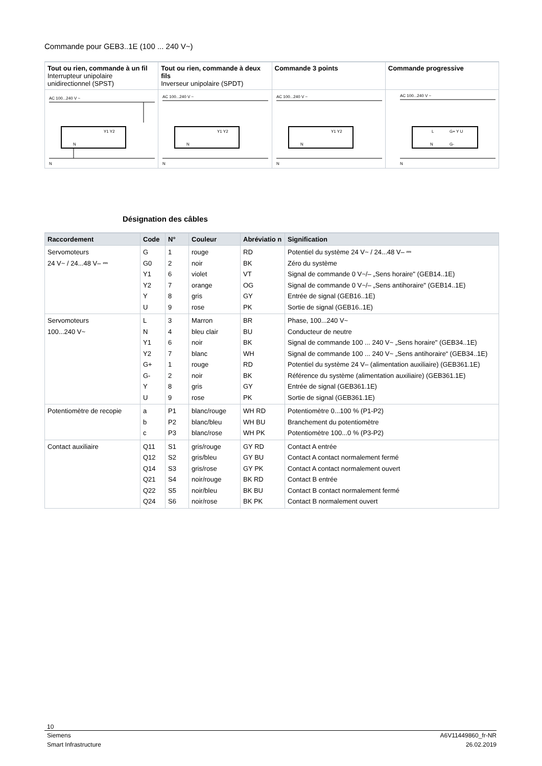Commande pour GEB3..1E (100 ... 240 V~)
| Tout ou rien, commande à un fil Interrupteur unipolaire unidirectionnel (SPST) | Tout ou rien, commande à deux fils Inverseur unipolaire (SPDT) | Commande 3 points | Commande progressive |
| --- | --- | --- | --- |
| AC 100...240 V ~ Y1 Y2 N N | AC 100...240 V ~ Y1 Y2 N N | AC 100...240 V ~ Y1 Y2 N N | AC 100...240 V ~ L G+ Y U N G- N |
Désignation des câbles
| Raccordement | Code | N° | Couleur | Abréviatio n | Signification |
| --- | --- | --- | --- | --- | --- |
| Servomoteurs 24 V~ / 24...48 V– ⎓ | G G0 Y1 Y2 Y U | 1 2 6 7 8 9 | rouge noir violet orange gris rose | RD BK VT OG GY PK | Potentiel du système 24 V~ / 24...48 V– ⎓ Zéro du système Signal de commande 0 V~/– „Sens horaire" (GEB14..1E) Signal de commande 0 V~/– „Sens antihoraire" (GEB14..1E) Entrée de signal (GEB16..1E) Sortie de signal (GEB16..1E) |
| Servomoteurs 100...240 V~ | L N Y1 Y2 G+ G- Y U | 3 4 6 7 1 2 8 9 | Marron bleu clair noir blanc rouge noir gris rose | BR BU BK WH RD BK GY PK | Phase, 100...240 V~ Conducteur de neutre Signal de commande 100 ... 240 V~ „Sens horaire" (GEB34..1E) Signal de commande 100 ... 240 V~ „Sens antihoraire“ (GEB34..1E) Potentiel du système 24 V– (alimentation auxiliaire) (GEB361.1E) Référence du système (alimentation auxiliaire) (GEB361.1E) Entrée de signal (GEB361.1E) Sortie de signal (GEB361.1E) |
| Potentiomètre de recopie | a b c | P1 P2 P3 | blanc/rouge blanc/bleu blanc/rose | WH RD WH BU WH PK | Potentiomètre 0...100 % (P1-P2) Branchement du potentiomètre Potentiomètre 100...0 % (P3-P2) |
| Contact auxiliaire | Q11 Q12 Q14 Q21 Q22 Q24 | S1 S2 S3 S4 S5 S6 | gris/rouge gris/bleu gris/rose noir/rouge noir/bleu noir/rose | GY RD GY BU GY PK BK RD BK BU BK PK | Contact A entrée Contact A contact normalement fermé Contact A contact normalement ouvert Contact B entrée Contact B contact normalement fermé Contact B normalement ouvert |
10
Siemens
Smart Infrastructure
A6V11449860_fr-NR
26.02.2019